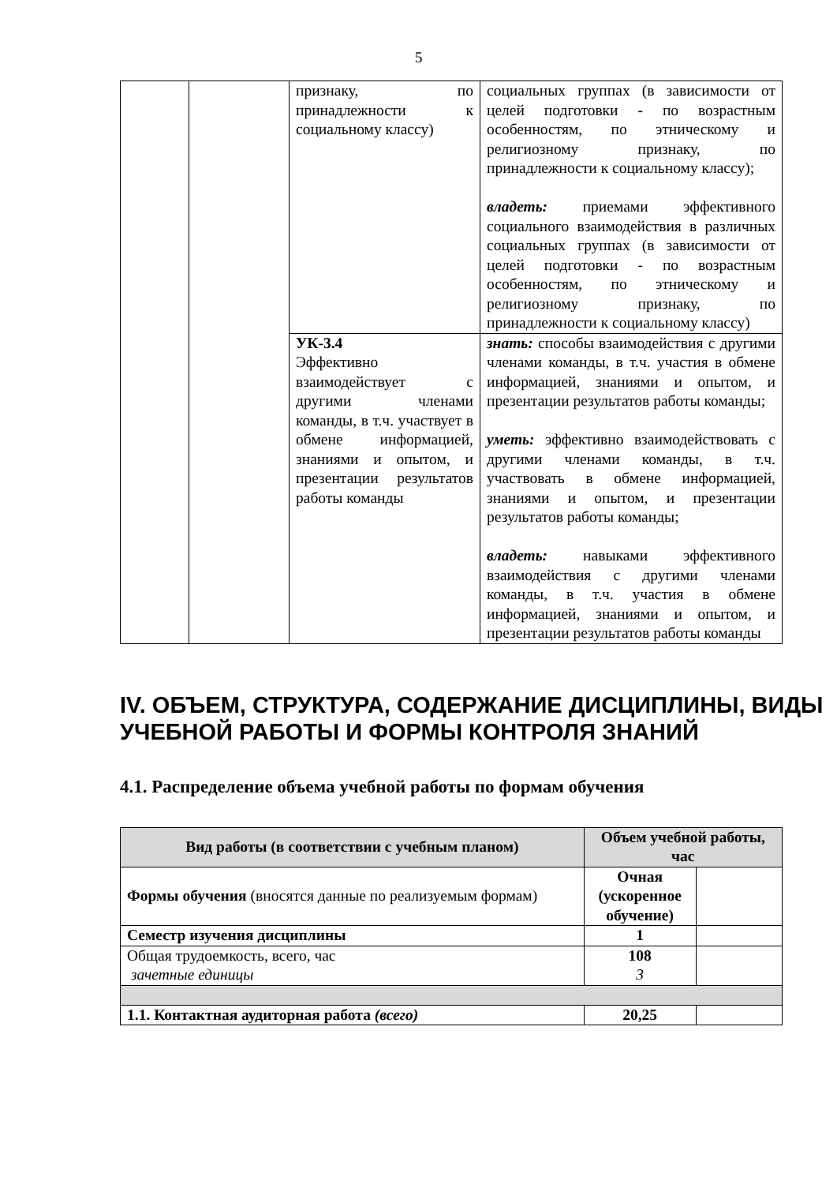5
| | | признаку, по принадлежности к социальному классу) | социальных группах (в зависимости от целей подготовки - по возрастным особенностям, по этническому и религиозному признаку, по принадлежности к социальному классу); владеть: приемами эффективного социального взаимодействия в различных социальных группах (в зависимости от целей подготовки - по возрастным особенностям, по этническому и религиозному признаку, по принадлежности к социальному классу) |
| | | УК-3.4 Эффективно взаимодействует с другими членами команды, в т.ч. участвует в обмене информацией, знаниями и опытом, и презентации результатов работы команды | знать: способы взаимодействия с другими членами команды, в т.ч. участия в обмене информацией, знаниями и опытом, и презентации результатов работы команды; уметь: эффективно взаимодействовать с другими членами команды, в т.ч. участвовать в обмене информацией, знаниями и опытом, и презентации результатов работы команды; владеть: навыками эффективного взаимодействия с другими членами команды, в т.ч. участия в обмене информацией, знаниями и опытом, и презентации результатов работы команды |
IV. ОБЪЕМ, СТРУКТУРА, СОДЕРЖАНИЕ ДИСЦИПЛИНЫ, ВИДЫ УЧЕБНОЙ РАБОТЫ И ФОРМЫ КОНТРОЛЯ ЗНАНИЙ
4.1. Распределение объема учебной работы по формам обучения
| Вид работы (в соответствии с учебным планом) | Объем учебной работы, час | |
| --- | --- | --- |
| Формы обучения (вносятся данные по реализуемым формам) | Очная (ускоренное обучение) | |
| Семестр изучения дисциплины | 1 | |
| Общая трудоемкость, всего, час зачетные единицы | 108 3 | |
| 1.1. Контактная аудиторная работа (всего) | 20,25 | |